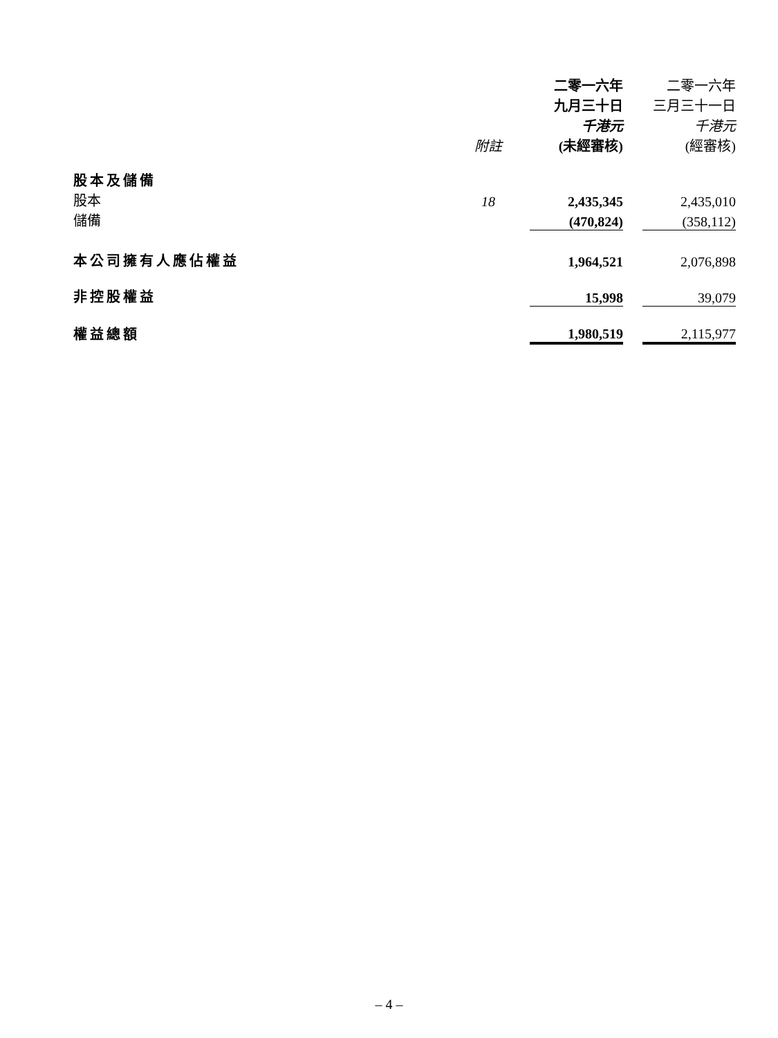| | 附註 | 二零一六年 九月三十日 千港元 (未經審核) | | 二零一六年 三月三十一日 千港元 (經審核) |
| --- | --- | --- | --- | --- |
| 股本及儲備 | | | | |
| 股本 | 18 | 2,435,345 | | 2,435,010 |
| 儲備 | | (470,824) | | (358,112) |
| 本公司擁有人應佔權益 | | 1,964,521 | | 2,076,898 |
| 非控股權益 | | 15,998 | | 39,079 |
| 權益總額 | | 1,980,519 | | 2,115,977 |
– 4 –